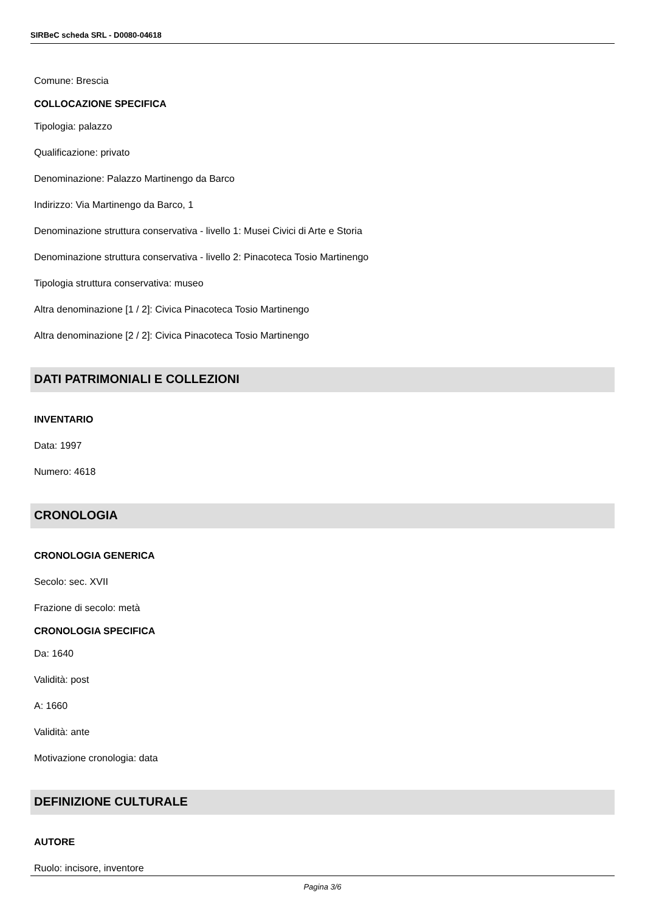SIRBeC scheda SRL - D0080-04618
Comune: Brescia
COLLOCAZIONE SPECIFICA
Tipologia: palazzo
Qualificazione: privato
Denominazione: Palazzo Martinengo da Barco
Indirizzo: Via Martinengo da Barco, 1
Denominazione struttura conservativa - livello 1: Musei Civici di Arte e Storia
Denominazione struttura conservativa - livello 2: Pinacoteca Tosio Martinengo
Tipologia struttura conservativa: museo
Altra denominazione [1 / 2]: Civica Pinacoteca Tosio Martinengo
Altra denominazione [2 / 2]: Civica Pinacoteca Tosio Martinengo
DATI PATRIMONIALI E COLLEZIONI
INVENTARIO
Data: 1997
Numero: 4618
CRONOLOGIA
CRONOLOGIA GENERICA
Secolo: sec. XVII
Frazione di secolo: metà
CRONOLOGIA SPECIFICA
Da: 1640
Validità: post
A: 1660
Validità: ante
Motivazione cronologia: data
DEFINIZIONE CULTURALE
AUTORE
Ruolo: incisore, inventore
Pagina 3/6